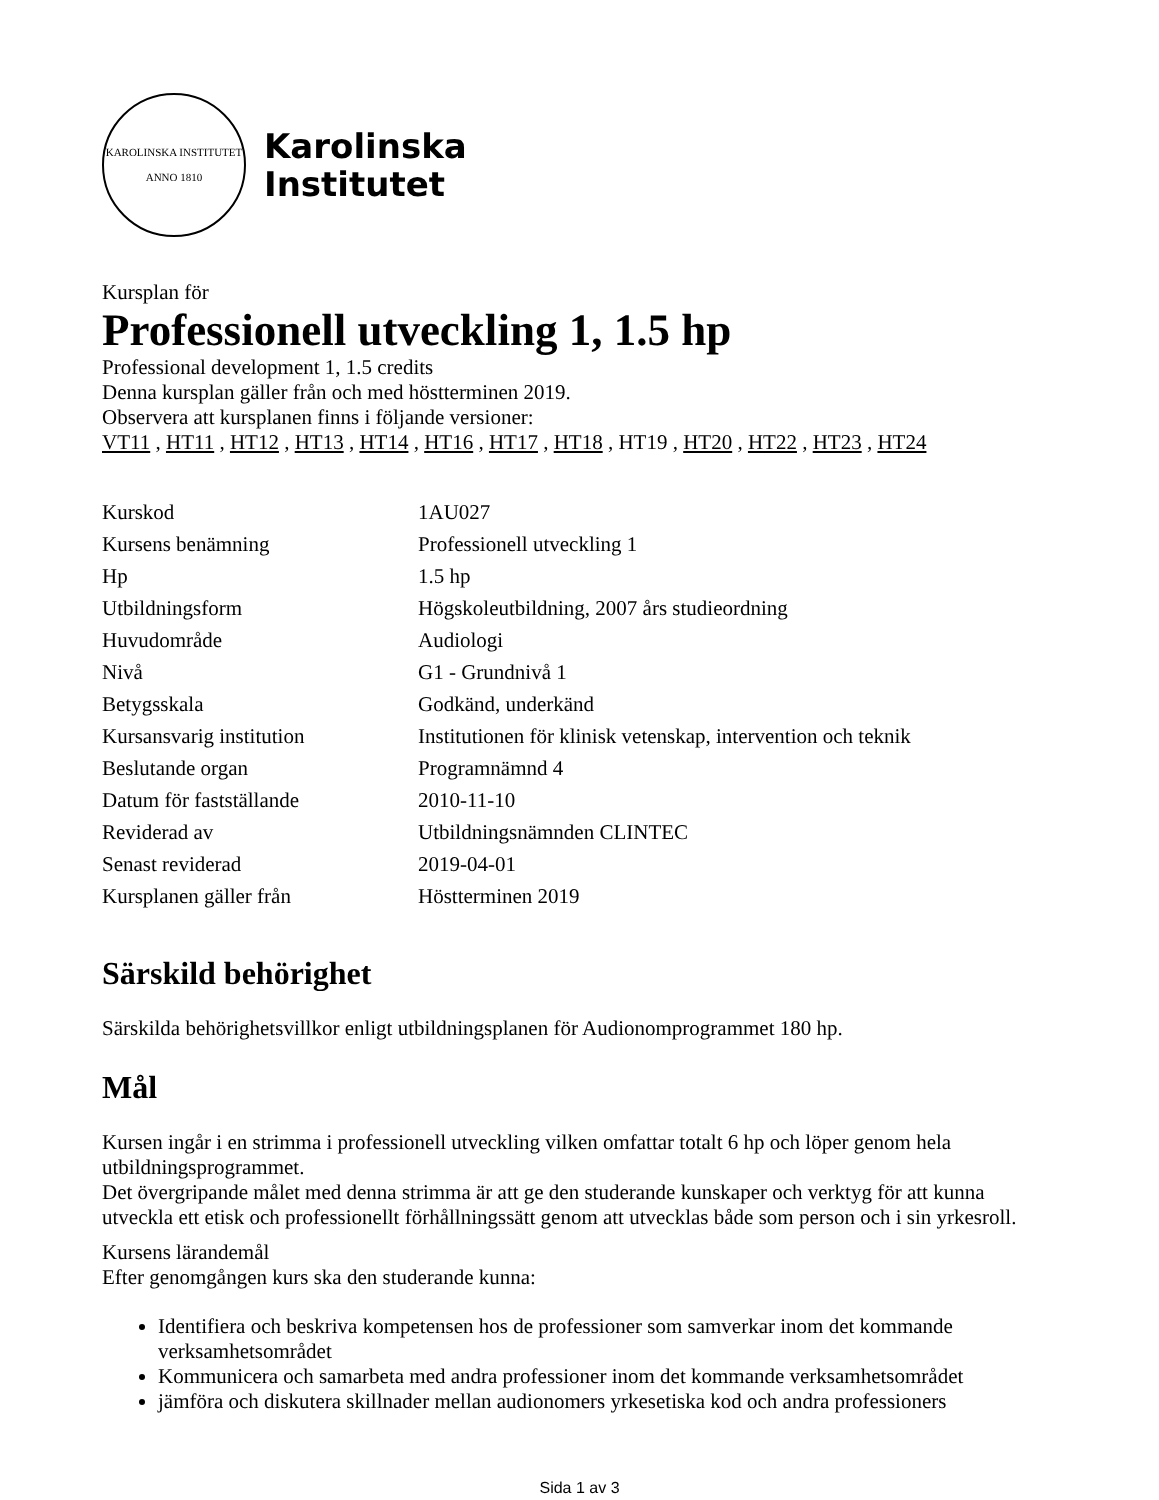KAROLINSKA INSTITUTET
ANNO 1810
Karolinska
Institutet
Kursplan för
Professionell utveckling 1, 1.5 hp
Professional development 1, 1.5 credits
Denna kursplan gäller från och med höstterminen 2019.
Observera att kursplanen finns i följande versioner:
VT11 , HT11 , HT12 , HT13 , HT14 , HT16 , HT17 , HT18 , HT19 , HT20 , HT22 , HT23 , HT24
| Kurskod | 1AU027 |
| Kursens benämning | Professionell utveckling 1 |
| Hp | 1.5 hp |
| Utbildningsform | Högskoleutbildning, 2007 års studieordning |
| Huvudområde | Audiologi |
| Nivå | G1 - Grundnivå 1 |
| Betygsskala | Godkänd, underkänd |
| Kursansvarig institution | Institutionen för klinisk vetenskap, intervention och teknik |
| Beslutande organ | Programnämnd 4 |
| Datum för fastställande | 2010-11-10 |
| Reviderad av | Utbildningsnämnden CLINTEC |
| Senast reviderad | 2019-04-01 |
| Kursplanen gäller från | Höstterminen 2019 |
Särskild behörighet
Särskilda behörighetsvillkor enligt utbildningsplanen för Audionomprogrammet 180 hp.
Mål
Kursen ingår i en strimma i professionell utveckling vilken omfattar totalt 6 hp och löper genom hela utbildningsprogrammet.
Det övergripande målet med denna strimma är att ge den studerande kunskaper och verktyg för att kunna utveckla ett etisk och professionellt förhållningssätt genom att utvecklas både som person och i sin yrkesroll.
Kursens lärandemål
Efter genomgången kurs ska den studerande kunna:
Identifiera och beskriva kompetensen hos de professioner som samverkar inom det kommande verksamhetsområdet
Kommunicera och samarbeta med andra professioner inom det kommande verksamhetsområdet
jämföra och diskutera skillnader mellan audionomers yrkesetiska kod och andra professioners
Sida 1 av 3